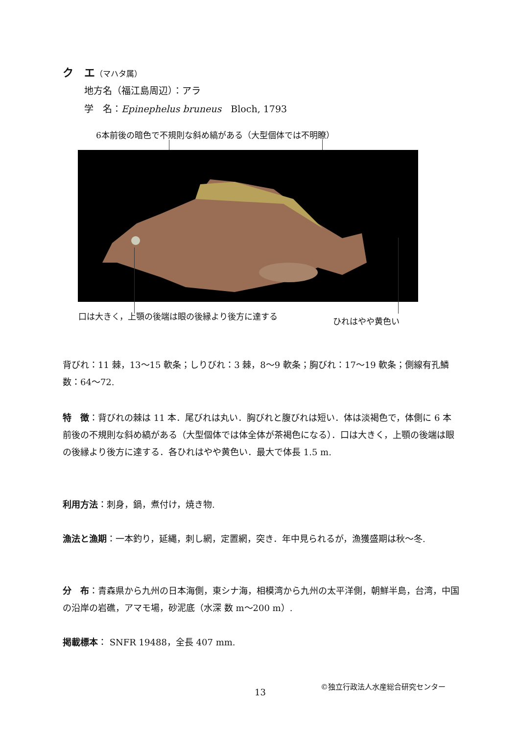ク　エ（マハタ属）
地方名（福江島周辺）：アラ
学　名：Epinephelus bruneus　Bloch, 1793
6本前後の暗色で不規則な斜め縞がある（大型個体では不明瞭）
口は大きく，上顎の後端は眼の後縁より後方に達する
ひれはやや黄色い
背びれ：11 棘，13〜15 軟条；しりびれ：3 棘，8〜9 軟条；胸びれ：17〜19 軟条；側線有孔鱗数：64〜72.
特　徴：背びれの棘は 11 本．尾びれは丸い．胸びれと腹びれは短い．体は淡褐色で，体側に 6 本前後の不規則な斜め縞がある（大型個体では体全体が茶褐色になる）．口は大きく，上顎の後端は眼の後縁より後方に達する．各ひれはやや黄色い．最大で体長 1.5 m.
利用方法：刺身，鍋，煮付け，焼き物.
漁法と漁期：一本釣り，延縄，刺し網，定置網，突き．年中見られるが，漁獲盛期は秋〜冬.
分　布：青森県から九州の日本海側，東シナ海，相模湾から九州の太平洋側，朝鮮半島，台湾，中国の沿岸の岩礁，アマモ場，砂泥底（水深 数 m〜200 m）.
掲載標本： SNFR 19488，全長 407 mm.
13
©独立行政法人水産総合研究センター